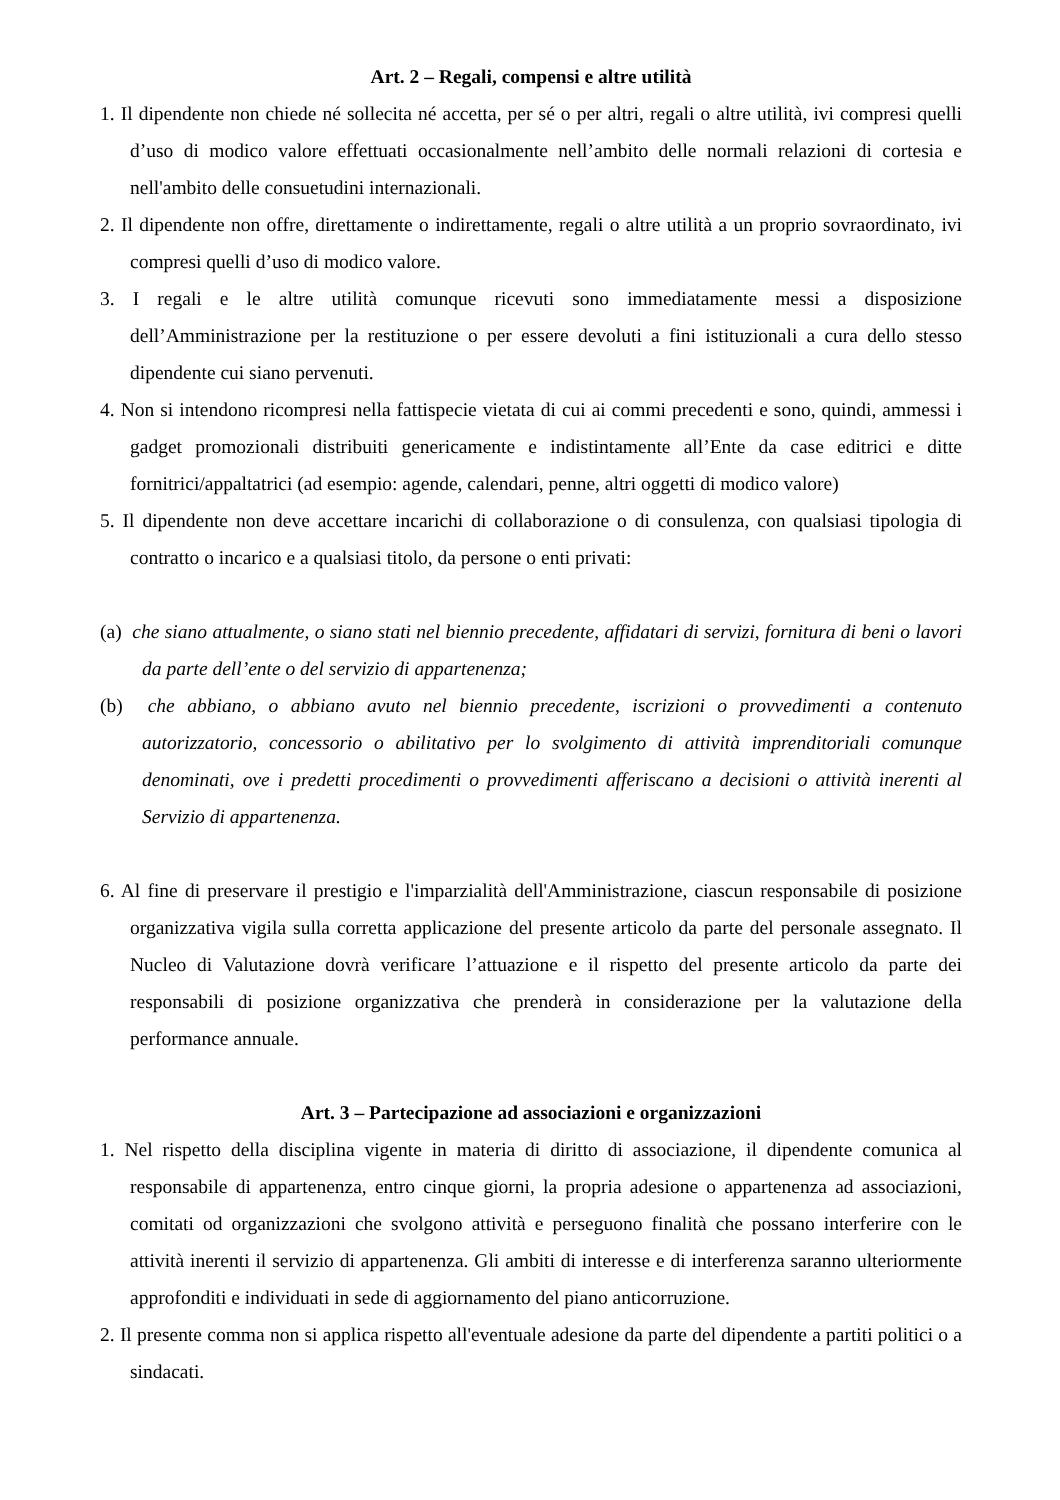Art. 2 – Regali, compensi e altre utilità
1. Il dipendente non chiede né sollecita né accetta, per sé o per altri, regali o altre utilità, ivi compresi quelli d’uso di modico valore effettuati occasionalmente nell’ambito delle normali relazioni di cortesia e nell'ambito delle consuetudini internazionali.
2. Il dipendente non offre, direttamente o indirettamente, regali o altre utilità a un proprio sovraordinato, ivi compresi quelli d’uso di modico valore.
3. I regali e le altre utilità comunque ricevuti sono immediatamente messi a disposizione dell’Amministrazione per la restituzione o per essere devoluti a fini istituzionali a cura dello stesso dipendente cui siano pervenuti.
4. Non si intendono ricompresi nella fattispecie vietata di cui ai commi precedenti e sono, quindi, ammessi i gadget promozionali distribuiti genericamente e indistintamente all’Ente da case editrici e ditte fornitrici/appaltatrici (ad esempio: agende, calendari, penne, altri oggetti di modico valore)
5. Il dipendente non deve accettare incarichi di collaborazione o di consulenza, con qualsiasi tipologia di contratto o incarico e a qualsiasi titolo, da persone o enti privati:
(a) che siano attualmente, o siano stati nel biennio precedente, affidatari di servizi, fornitura di beni o lavori da parte dell’ente o del servizio di appartenenza;
(b) che abbiano, o abbiano avuto nel biennio precedente, iscrizioni o provvedimenti a contenuto autorizzatorio, concessorio o abilitativo per lo svolgimento di attività imprenditoriali comunque denominati, ove i predetti procedimenti o provvedimenti afferiscano a decisioni o attività inerenti al Servizio di appartenenza.
6. Al fine di preservare il prestigio e l'imparzialità dell'Amministrazione, ciascun responsabile di posizione organizzativa vigila sulla corretta applicazione del presente articolo da parte del personale assegnato. Il Nucleo di Valutazione dovrà verificare l’attuazione e il rispetto del presente articolo da parte dei responsabili di posizione organizzativa che prenderà in considerazione per la valutazione della performance annuale.
Art. 3 – Partecipazione ad associazioni e organizzazioni
1. Nel rispetto della disciplina vigente in materia di diritto di associazione, il dipendente comunica al responsabile di appartenenza, entro cinque giorni, la propria adesione o appartenenza ad associazioni, comitati od organizzazioni che svolgono attività e perseguono finalità che possano interferire con le attività inerenti il servizio di appartenenza. Gli ambiti di interesse e di interferenza saranno ulteriormente approfonditi e individuati in sede di aggiornamento del piano anticorruzione.
2. Il presente comma non si applica rispetto all'eventuale adesione da parte del dipendente a partiti politici o a sindacati.